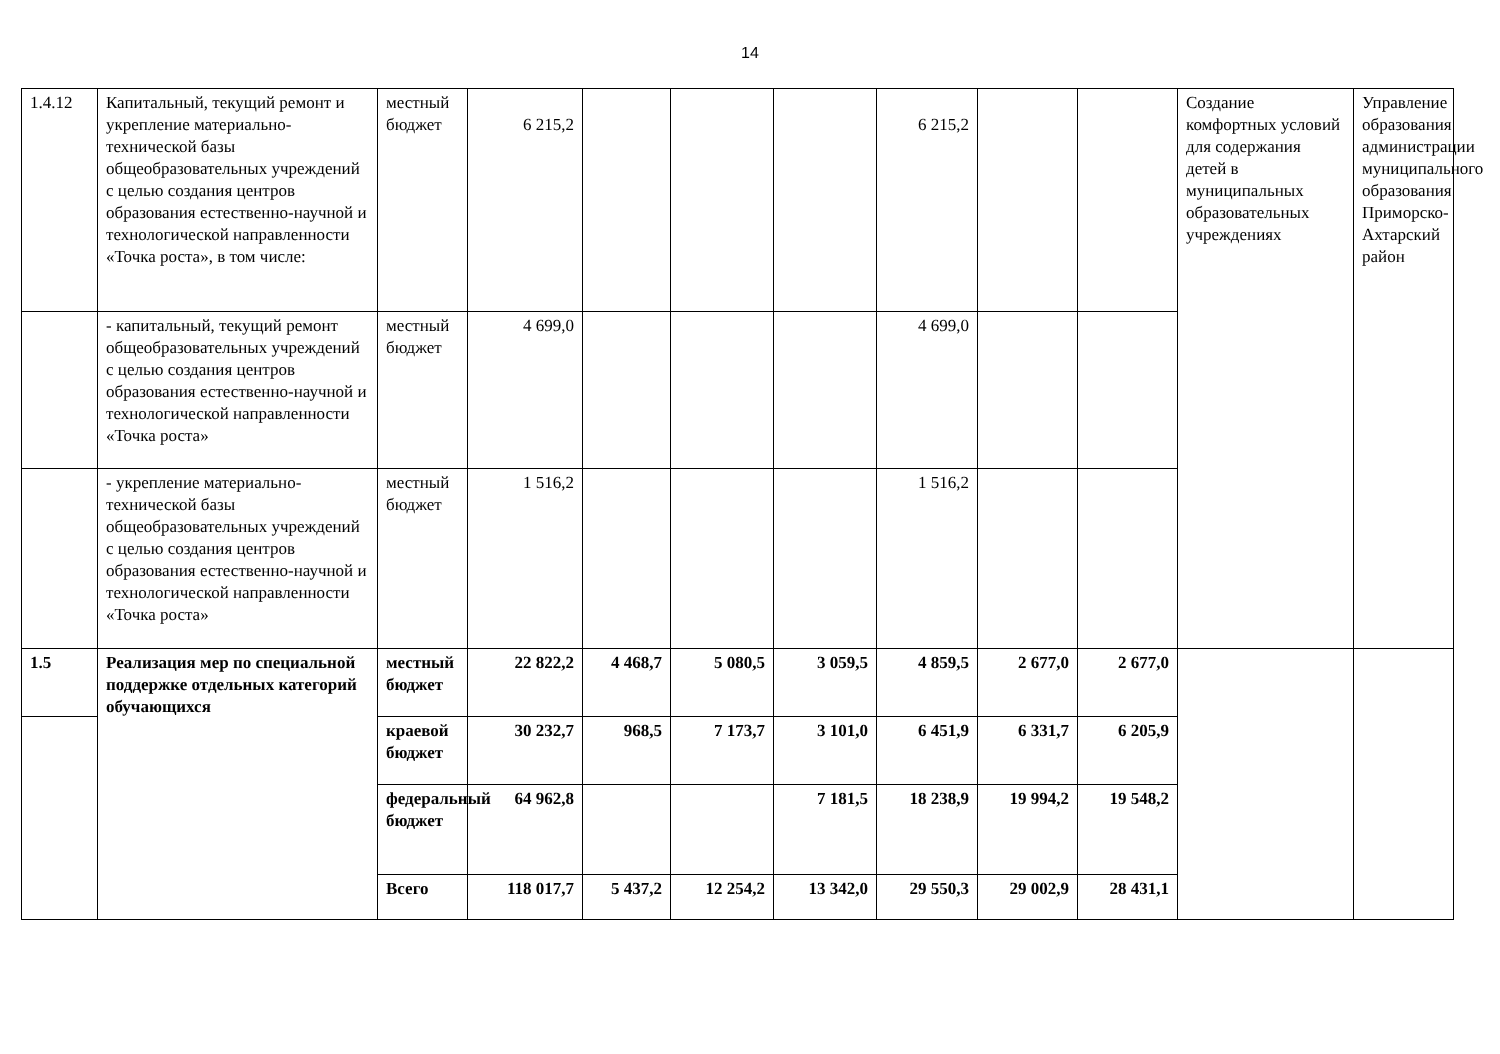14
| 1.4.12 | Капитальный, текущий ремонт и укрепление материально-технической базы общеобразовательных учреждений с целью создания центров образования естественно-научной и технологической направленности «Точка роста», в том числе: | местный бюджет | 6 215,2 | | | | 6 215,2 | | | Создание комфортных условий для содержания детей в муниципальных образовательных учреждениях | Управление образования администрации муниципального образования Приморско-Ахтарский район |
| | - капитальный, текущий ремонт общеобразовательных учреждений с целью создания центров образования естественно-научной и технологической направленности «Точка роста» | местный бюджет | 4 699,0 | | | | 4 699,0 | | | | |
| | - укрепление материально-технической базы общеобразовательных учреждений с целью создания центров образования естественно-научной и технологической направленности «Точка роста» | местный бюджет | 1 516,2 | | | | 1 516,2 | | | | |
| 1.5 | Реализация мер по специальной поддержке отдельных категорий обучающихся | местный бюджет | 22 822,2 | 4 468,7 | 5 080,5 | 3 059,5 | 4 859,5 | 2 677,0 | 2 677,0 | | |
| | | краевой бюджет | 30 232,7 | 968,5 | 7 173,7 | 3 101,0 | 6 451,9 | 6 331,7 | 6 205,9 | | |
| | | федеральный бюджет | 64 962,8 | | | 7 181,5 | 18 238,9 | 19 994,2 | 19 548,2 | | |
| | | Всего | 118 017,7 | 5 437,2 | 12 254,2 | 13 342,0 | 29 550,3 | 29 002,9 | 28 431,1 | | |